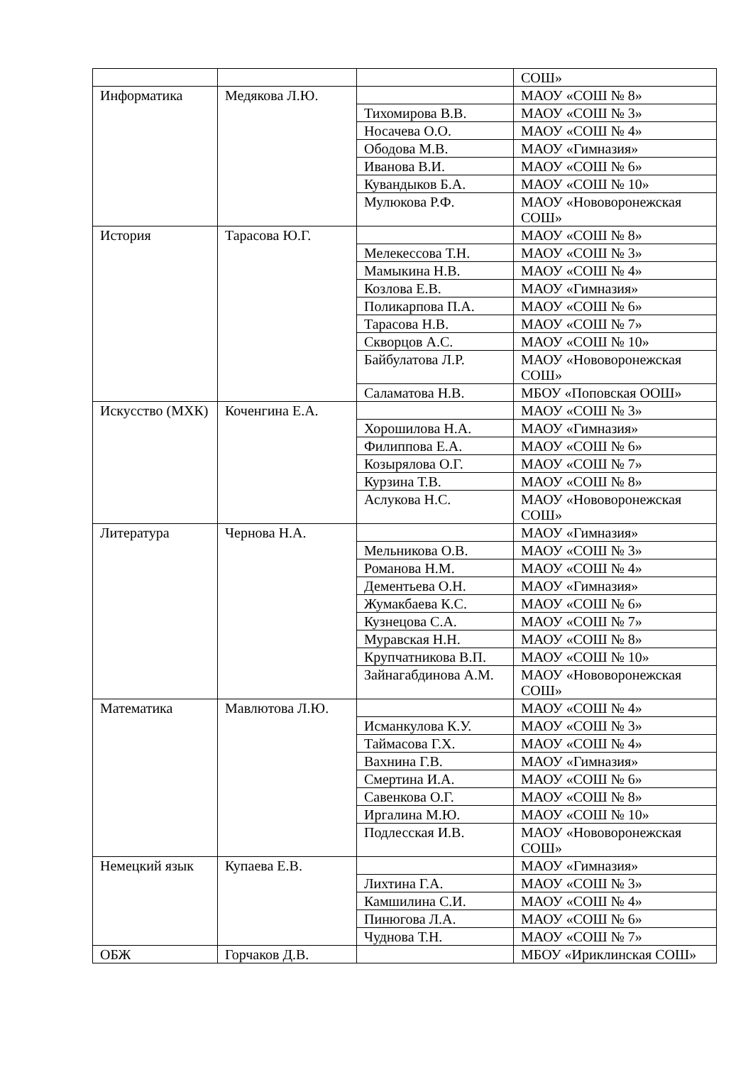| | | | СОШ» |
| Информатика | Медякова Л.Ю. | | МАОУ «СОШ № 8» |
| | | Тихомирова В.В. | МАОУ «СОШ № 3» |
| | | Носачева О.О. | МАОУ «СОШ № 4» |
| | | Ободова М.В. | МАОУ «Гимназия» |
| | | Иванова В.И. | МАОУ «СОШ № 6» |
| | | Кувандыков Б.А. | МАОУ «СОШ № 10» |
| | | Мулюкова Р.Ф. | МАОУ «Нововоронежская СОШ» |
| История | Тарасова Ю.Г. | | МАОУ «СОШ № 8» |
| | | Мелекессова Т.Н. | МАОУ «СОШ № 3» |
| | | Мамыкина Н.В. | МАОУ «СОШ № 4» |
| | | Козлова Е.В. | МАОУ «Гимназия» |
| | | Поликарпова П.А. | МАОУ «СОШ № 6» |
| | | Тарасова Н.В. | МАОУ «СОШ № 7» |
| | | Скворцов А.С. | МАОУ «СОШ № 10» |
| | | Байбулатова Л.Р. | МАОУ «Нововоронежская СОШ» |
| | | Саламатова Н.В. | МБОУ «Поповская ООШ» |
| Искусство (МХК) | Коченгина Е.А. | | МАОУ «СОШ № 3» |
| | | Хорошилова Н.А. | МАОУ «Гимназия» |
| | | Филиппова Е.А. | МАОУ «СОШ № 6» |
| | | Козырялова О.Г. | МАОУ «СОШ № 7» |
| | | Курзина Т.В. | МАОУ «СОШ № 8» |
| | | Аслукова Н.С. | МАОУ «Нововоронежская СОШ» |
| Литература | Чернова Н.А. | | МАОУ «Гимназия» |
| | | Мельникова О.В. | МАОУ «СОШ № 3» |
| | | Романова Н.М. | МАОУ «СОШ № 4» |
| | | Дементьева О.Н. | МАОУ «Гимназия» |
| | | Жумакбаева К.С. | МАОУ «СОШ № 6» |
| | | Кузнецова С.А. | МАОУ «СОШ № 7» |
| | | Муравская Н.Н. | МАОУ «СОШ № 8» |
| | | Крупчатникова В.П. | МАОУ «СОШ № 10» |
| | | Зайнагабдинова А.М. | МАОУ «Нововоронежская СОШ» |
| Математика | Мавлютова Л.Ю. | | МАОУ «СОШ № 4» |
| | | Исманкулова К.У. | МАОУ «СОШ № 3» |
| | | Таймасова Г.Х. | МАОУ «СОШ № 4» |
| | | Вахнина Г.В. | МАОУ «Гимназия» |
| | | Смертина И.А. | МАОУ «СОШ № 6» |
| | | Савенкова О.Г. | МАОУ «СОШ № 8» |
| | | Иргалина М.Ю. | МАОУ «СОШ № 10» |
| | | Подлесская И.В. | МАОУ «Нововоронежская СОШ» |
| Немецкий язык | Купаева Е.В. | | МАОУ «Гимназия» |
| | | Лихтина Г.А. | МАОУ «СОШ № 3» |
| | | Камшилина С.И. | МАОУ «СОШ № 4» |
| | | Пинюгова Л.А. | МАОУ «СОШ № 6» |
| | | Чуднова Т.Н. | МАОУ «СОШ № 7» |
| ОБЖ | Горчаков Д.В. | | МБОУ «Ириклинская СОШ» |